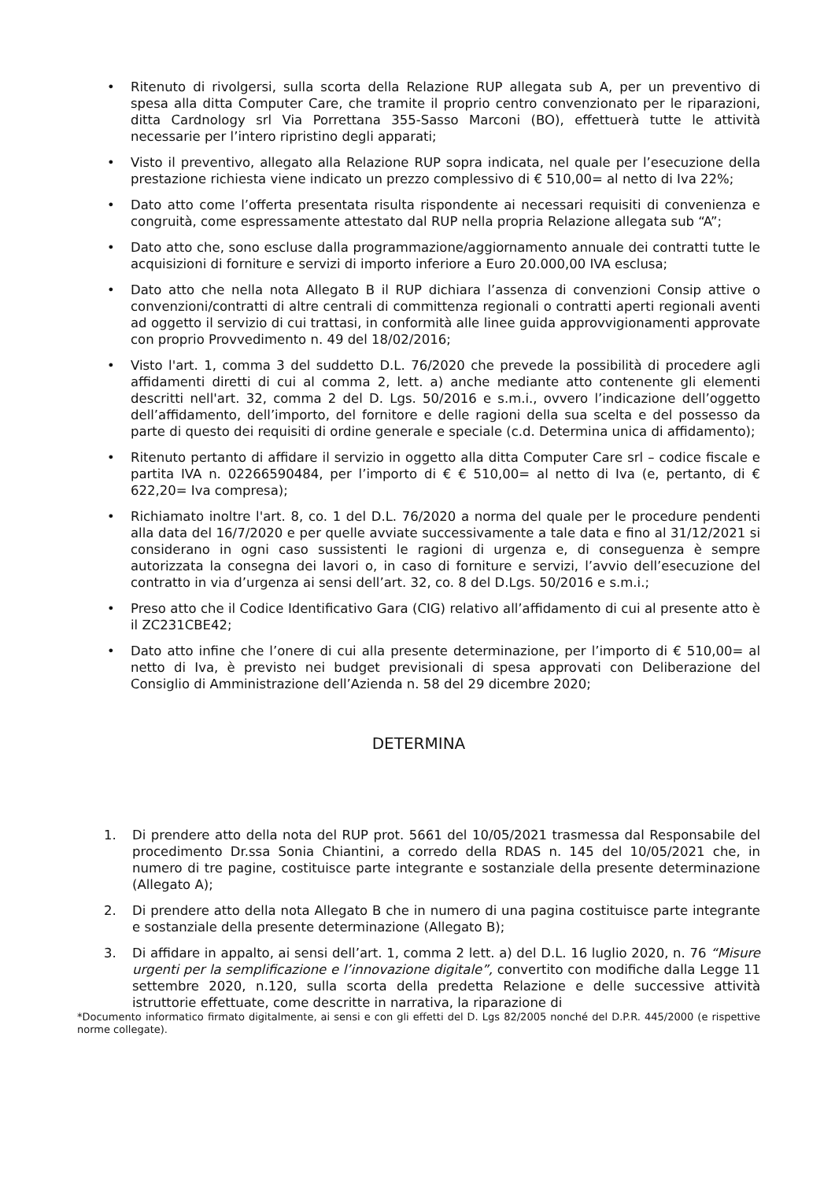• Ritenuto di rivolgersi, sulla scorta della Relazione RUP allegata sub A, per un preventivo di spesa alla ditta Computer Care, che tramite il proprio centro convenzionato per le riparazioni, ditta Cardnology srl Via Porrettana 355-Sasso Marconi (BO), effettuerà tutte le attività necessarie per l’intero ripristino degli apparati;
• Visto il preventivo, allegato alla Relazione RUP sopra indicata, nel quale per l’esecuzione della prestazione richiesta viene indicato un prezzo complessivo di € 510,00= al netto di Iva 22%;
• Dato atto come l’offerta presentata risulta rispondente ai necessari requisiti di convenienza e congruità, come espressamente attestato dal RUP nella propria Relazione allegata sub “A”;
• Dato atto che, sono escluse dalla programmazione/aggiornamento annuale dei contratti tutte le acquisizioni di forniture e servizi di importo inferiore a Euro 20.000,00 IVA esclusa;
• Dato atto che nella nota Allegato B il RUP dichiara l’assenza di convenzioni Consip attive o convenzioni/contratti di altre centrali di committenza regionali o contratti aperti regionali aventi ad oggetto il servizio di cui trattasi, in conformità alle linee guida approvvigionamenti approvate con proprio Provvedimento n. 49 del 18/02/2016;
• Visto l'art. 1, comma 3 del suddetto D.L. 76/2020 che prevede la possibilità di procedere agli affidamenti diretti di cui al comma 2, lett. a) anche mediante atto contenente gli elementi descritti nell'art. 32, comma 2 del D. Lgs. 50/2016 e s.m.i., ovvero l’indicazione dell’oggetto dell’affidamento, dell’importo, del fornitore e delle ragioni della sua scelta e del possesso da parte di questo dei requisiti di ordine generale e speciale (c.d. Determina unica di affidamento);
• Ritenuto pertanto di affidare il servizio in oggetto alla ditta Computer Care srl – codice fiscale e partita IVA n. 02266590484, per l’importo di € € 510,00= al netto di Iva (e, pertanto, di € 622,20= Iva compresa);
• Richiamato inoltre l'art. 8, co. 1 del D.L. 76/2020 a norma del quale per le procedure pendenti alla data del 16/7/2020 e per quelle avviate successivamente a tale data e fino al 31/12/2021 si considerano in ogni caso sussistenti le ragioni di urgenza e, di conseguenza è sempre autorizzata la consegna dei lavori o, in caso di forniture e servizi, l’avvio dell’esecuzione del contratto in via d’urgenza ai sensi dell’art. 32, co. 8 del D.Lgs. 50/2016 e s.m.i.;
• Preso atto che il Codice Identificativo Gara (CIG) relativo all’affidamento di cui al presente atto è il ZC231CBE42;
• Dato atto infine che l’onere di cui alla presente determinazione, per l’importo di € 510,00= al netto di Iva, è previsto nei budget previsionali di spesa approvati con Deliberazione del Consiglio di Amministrazione dell’Azienda n. 58 del 29 dicembre 2020;
DETERMINA
1. Di prendere atto della nota del RUP prot. 5661 del 10/05/2021 trasmessa dal Responsabile del procedimento Dr.ssa Sonia Chiantini, a corredo della RDAS n. 145 del 10/05/2021 che, in numero di tre pagine, costituisce parte integrante e sostanziale della presente determinazione (Allegato A);
2. Di prendere atto della nota Allegato B che in numero di una pagina costituisce parte integrante e sostanziale della presente determinazione (Allegato B);
3. Di affidare in appalto, ai sensi dell’art. 1, comma 2 lett. a) del D.L. 16 luglio 2020, n. 76 “Misure urgenti per la semplificazione e l’innovazione digitale”, convertito con modifiche dalla Legge 11 settembre 2020, n.120, sulla scorta della predetta Relazione e delle successive attività istruttorie effettuate, come descritte in narrativa, la riparazione di
*Documento informatico firmato digitalmente, ai sensi e con gli effetti del D. Lgs 82/2005 nonché del D.P.R. 445/2000 (e rispettive norme collegate).